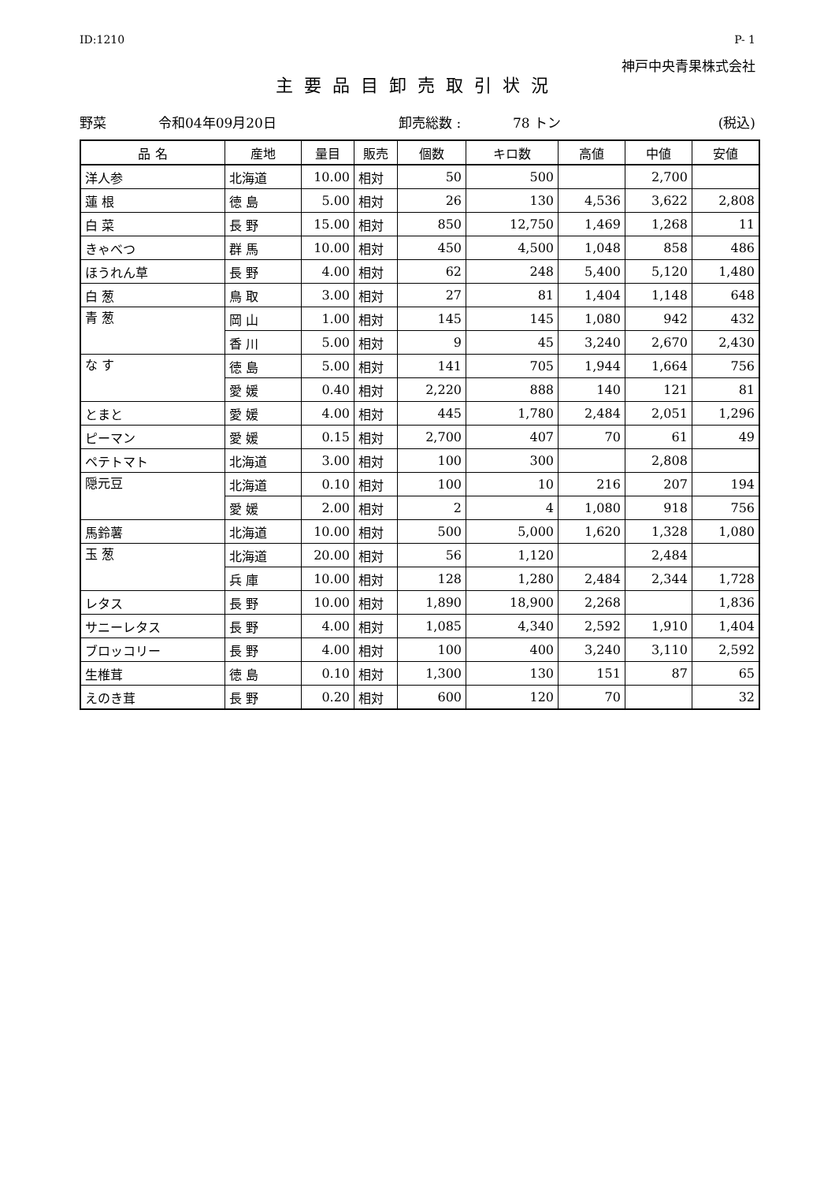ID:1210 P- 1
神戸中央青果株式会社
主要品目卸売取引状況
野菜 令和04年09月20日 卸売総数 : 78 トン (税込)
| 品 名 | 産地 | 量目 | 販売 | 個数 | キロ数 | 高値 | 中値 | 安値 |
| --- | --- | --- | --- | --- | --- | --- | --- | --- |
| 洋人参 | 北海道 | 10.00 | 相対 | 50 | 500 | | 2,700 | |
| 蓮 根 | 徳 島 | 5.00 | 相対 | 26 | 130 | 4,536 | 3,622 | 2,808 |
| 白 菜 | 長 野 | 15.00 | 相対 | 850 | 12,750 | 1,469 | 1,268 | 11 |
| きゃべつ | 群 馬 | 10.00 | 相対 | 450 | 4,500 | 1,048 | 858 | 486 |
| ほうれん草 | 長 野 | 4.00 | 相対 | 62 | 248 | 5,400 | 5,120 | 1,480 |
| 白 葱 | 鳥 取 | 3.00 | 相対 | 27 | 81 | 1,404 | 1,148 | 648 |
| 青 葱 | 岡 山 | 1.00 | 相対 | 145 | 145 | 1,080 | 942 | 432 |
| | 香 川 | 5.00 | 相対 | 9 | 45 | 3,240 | 2,670 | 2,430 |
| な す | 徳 島 | 5.00 | 相対 | 141 | 705 | 1,944 | 1,664 | 756 |
| | 愛 媛 | 0.40 | 相対 | 2,220 | 888 | 140 | 121 | 81 |
| とまと | 愛 媛 | 4.00 | 相対 | 445 | 1,780 | 2,484 | 2,051 | 1,296 |
| ピーマン | 愛 媛 | 0.15 | 相対 | 2,700 | 407 | 70 | 61 | 49 |
| ペテトマト | 北海道 | 3.00 | 相対 | 100 | 300 | | 2,808 | |
| 隠元豆 | 北海道 | 0.10 | 相対 | 100 | 10 | 216 | 207 | 194 |
| | 愛 媛 | 2.00 | 相対 | 2 | 4 | 1,080 | 918 | 756 |
| 馬鈴薯 | 北海道 | 10.00 | 相対 | 500 | 5,000 | 1,620 | 1,328 | 1,080 |
| 玉 葱 | 北海道 | 20.00 | 相対 | 56 | 1,120 | | 2,484 | |
| | 兵 庫 | 10.00 | 相対 | 128 | 1,280 | 2,484 | 2,344 | 1,728 |
| レタス | 長 野 | 10.00 | 相対 | 1,890 | 18,900 | 2,268 | | 1,836 |
| サニーレタス | 長 野 | 4.00 | 相対 | 1,085 | 4,340 | 2,592 | 1,910 | 1,404 |
| ブロッコリー | 長 野 | 4.00 | 相対 | 100 | 400 | 3,240 | 3,110 | 2,592 |
| 生椎茸 | 徳 島 | 0.10 | 相対 | 1,300 | 130 | 151 | 87 | 65 |
| えのき茸 | 長 野 | 0.20 | 相対 | 600 | 120 | 70 | | 32 |